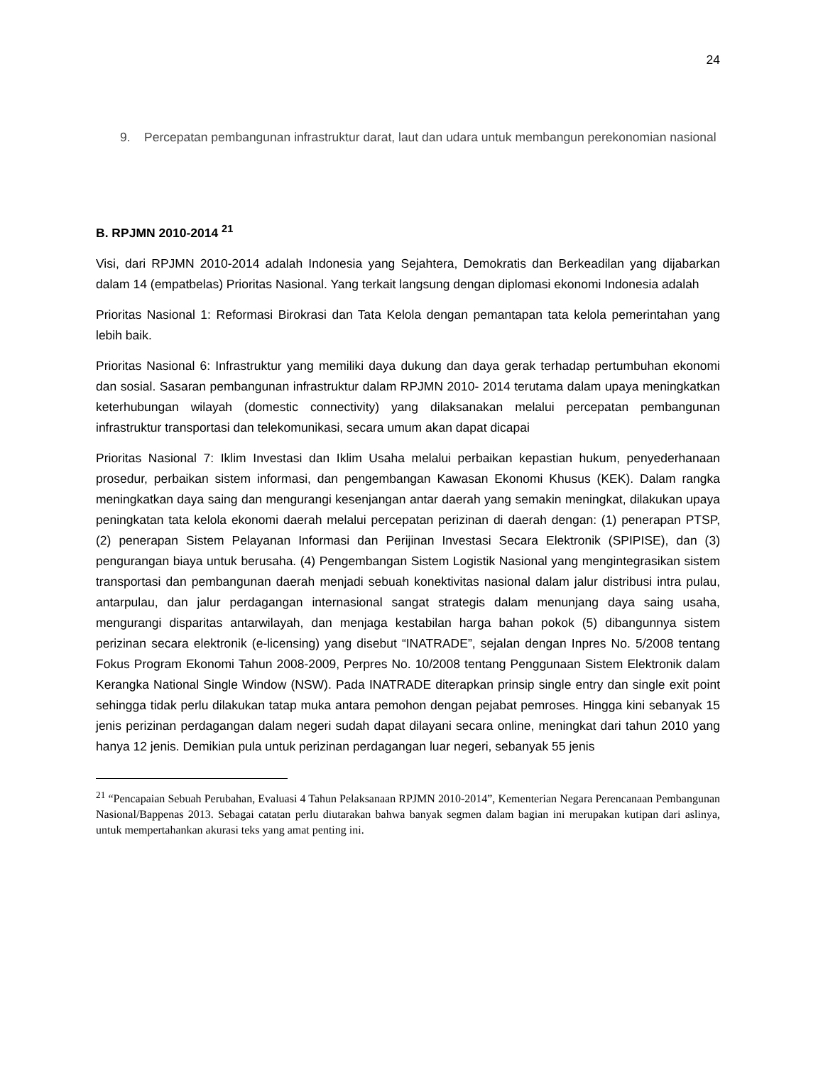24
9. Percepatan pembangunan infrastruktur darat, laut dan udara untuk membangun perekonomian nasional
B. RPJMN 2010-2014 <sup>21</sup>
Visi, dari RPJMN 2010-2014 adalah Indonesia yang Sejahtera, Demokratis dan Berkeadilan yang dijabarkan dalam 14 (empatbelas) Prioritas Nasional. Yang terkait langsung dengan diplomasi ekonomi Indonesia adalah
Prioritas Nasional 1: Reformasi Birokrasi dan Tata Kelola dengan pemantapan tata kelola pemerintahan yang lebih baik.
Prioritas Nasional 6: Infrastruktur yang memiliki daya dukung dan daya gerak terhadap pertumbuhan ekonomi dan sosial. Sasaran pembangunan infrastruktur dalam RPJMN 2010- 2014 terutama dalam upaya meningkatkan keterhubungan wilayah (domestic connectivity) yang dilaksanakan melalui percepatan pembangunan infrastruktur transportasi dan telekomunikasi, secara umum akan dapat dicapai
Prioritas Nasional 7: Iklim Investasi dan Iklim Usaha melalui perbaikan kepastian hukum, penyederhanaan prosedur, perbaikan sistem informasi, dan pengembangan Kawasan Ekonomi Khusus (KEK). Dalam rangka meningkatkan daya saing dan mengurangi kesenjangan antar daerah yang semakin meningkat, dilakukan upaya peningkatan tata kelola ekonomi daerah melalui percepatan perizinan di daerah dengan: (1) penerapan PTSP, (2) penerapan Sistem Pelayanan Informasi dan Perijinan Investasi Secara Elektronik (SPIPISE), dan (3) pengurangan biaya untuk berusaha. (4) Pengembangan Sistem Logistik Nasional yang mengintegrasikan sistem transportasi dan pembangunan daerah menjadi sebuah konektivitas nasional dalam jalur distribusi intra pulau, antarpulau, dan jalur perdagangan internasional sangat strategis dalam menunjang daya saing usaha, mengurangi disparitas antarwilayah, dan menjaga kestabilan harga bahan pokok (5) dibangunnya sistem perizinan secara elektronik (e-licensing) yang disebut “INATRADE”, sejalan dengan Inpres No. 5/2008 tentang Fokus Program Ekonomi Tahun 2008-2009, Perpres No. 10/2008 tentang Penggunaan Sistem Elektronik dalam Kerangka National Single Window (NSW). Pada INATRADE diterapkan prinsip single entry dan single exit point sehingga tidak perlu dilakukan tatap muka antara pemohon dengan pejabat pemroses. Hingga kini sebanyak 15 jenis perizinan perdagangan dalam negeri sudah dapat dilayani secara online, meningkat dari tahun 2010 yang hanya 12 jenis. Demikian pula untuk perizinan perdagangan luar negeri, sebanyak 55 jenis
<sup>21</sup> “Pencapaian Sebuah Perubahan, Evaluasi 4 Tahun Pelaksanaan RPJMN 2010-2014”, Kementerian Negara Perencanaan Pembangunan Nasional/Bappenas 2013. Sebagai catatan perlu diutarakan bahwa banyak segmen dalam bagian ini merupakan kutipan dari aslinya, untuk mempertahankan akurasi teks yang amat penting ini.